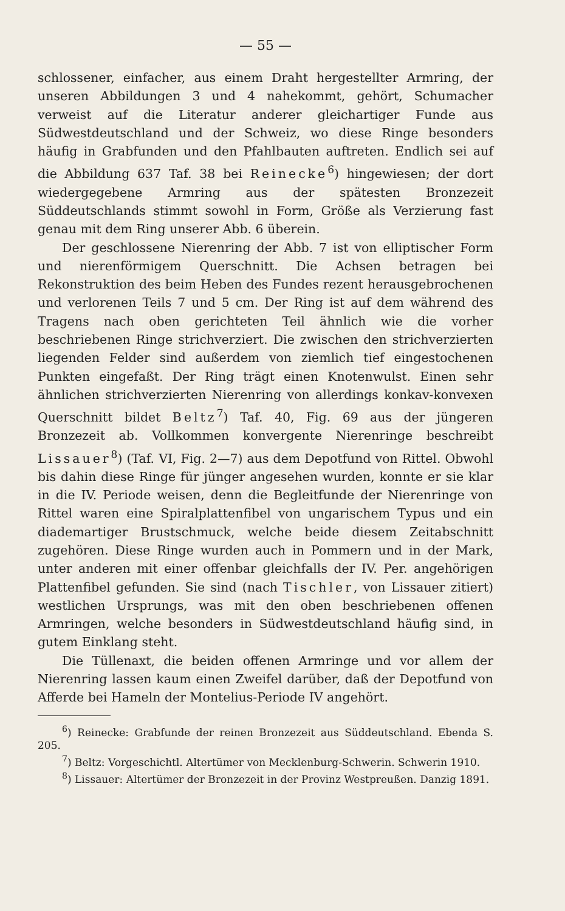— 55 —
schlossener, einfacher, aus einem Draht hergestellter Armring, der unseren Abbildungen 3 und 4 nahekommt, gehört, Schumacher verweist auf die Literatur anderer gleichartiger Funde aus Südwestdeutschland und der Schweiz, wo diese Ringe besonders häufig in Grabfunden und den Pfahlbauten auftreten. Endlich sei auf die Abbildung 637 Taf. 38 bei Reinecke<sup>6</sup>) hingewiesen; der dort wiedergegebene Armring aus der spätesten Bronzezeit Süddeutschlands stimmt sowohl in Form, Größe als Verzierung fast genau mit dem Ring unserer Abb. 6 überein.
Der geschlossene Nierenring der Abb. 7 ist von elliptischer Form und nierenförmigem Querschnitt. Die Achsen betragen bei Rekonstruktion des beim Heben des Fundes rezent herausgebrochenen und verlorenen Teils 7 und 5 cm. Der Ring ist auf dem während des Tragens nach oben gerichteten Teil ähnlich wie die vorher beschriebenen Ringe strichverziert. Die zwischen den strichverzierten liegenden Felder sind außerdem von ziemlich tief eingestochenen Punkten eingefaßt. Der Ring trägt einen Knotenwulst. Einen sehr ähnlichen strichverzierten Nierenring von allerdings konkav-konvexen Querschnitt bildet Beltz<sup>7</sup>) Taf. 40, Fig. 69 aus der jüngeren Bronzezeit ab. Vollkommen konvergente Nierenringe beschreibt Lissauer<sup>8</sup>) (Taf. VI, Fig. 2—7) aus dem Depotfund von Rittel. Obwohl bis dahin diese Ringe für jünger angesehen wurden, konnte er sie klar in die IV. Periode weisen, denn die Begleitfunde der Nierenringe von Rittel waren eine Spiralplattenfibel von ungarischem Typus und ein diademartiger Brustschmuck, welche beide diesem Zeitabschnitt zugehören. Diese Ringe wurden auch in Pommern und in der Mark, unter anderen mit einer offenbar gleichfalls der IV. Per. angehörigen Plattenfibel gefunden. Sie sind (nach Tischler, von Lissauer zitiert) westlichen Ursprungs, was mit den oben beschriebenen offenen Armringen, welche besonders in Südwestdeutschland häufig sind, in gutem Einklang steht.
Die Tüllenaxt, die beiden offenen Armringe und vor allem der Nierenring lassen kaum einen Zweifel darüber, daß der Depotfund von Afferde bei Hameln der Montelius-Periode IV angehört.
<sup>6</sup>) Reinecke: Grabfunde der reinen Bronzezeit aus Süddeutschland. Ebenda S. 205.
<sup>7</sup>) Beltz: Vorgeschichtl. Altertümer von Mecklenburg-Schwerin. Schwerin 1910.
<sup>8</sup>) Lissauer: Altertümer der Bronzezeit in der Provinz Westpreußen. Danzig 1891.